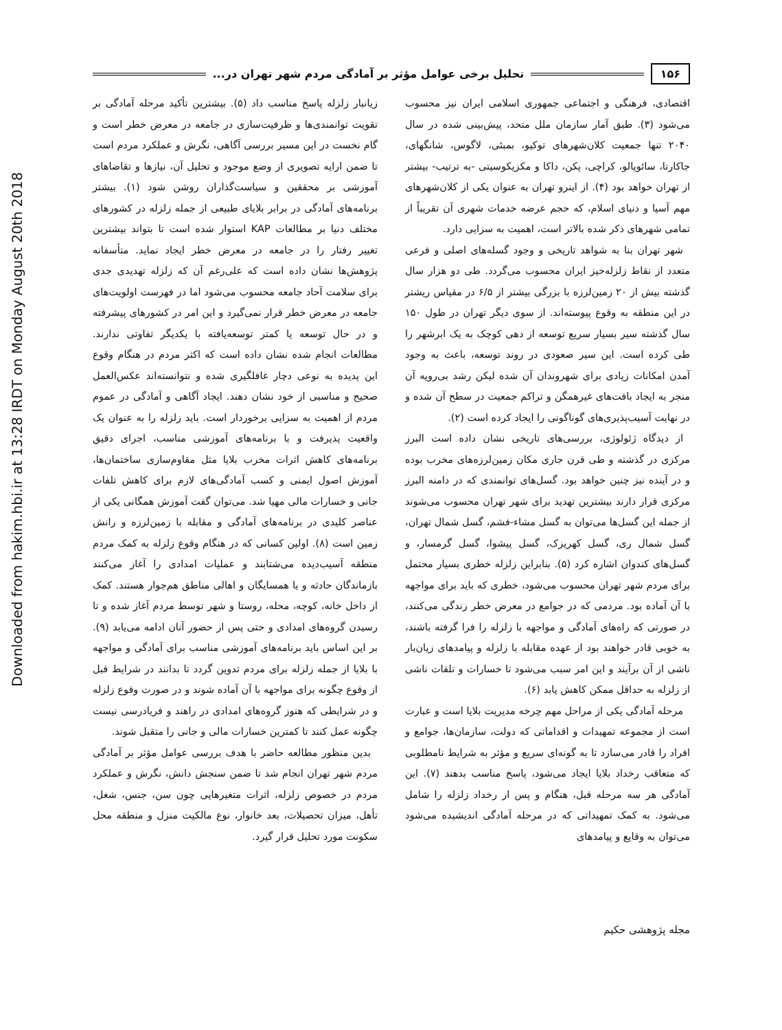Downloaded from hakim.hbi.ir at 13:28 IRDT on Monday August 20th 2018
۱۵۶
تحلیل برخی عوامل مؤثر بر آمادگی مردم شهر تهران در...
اقتصادی، فرهنگی و اجتماعی جمهوری اسلامی ایران نیز محسوب می‌شود (۳). طبق آمار سازمان ملل متحد، پیش‌بینی شده در سال ۲۰۴۰ تنها جمعیت کلان‌شهرهای توکیو، بمبئی، لاگوس، شانگهای، جاکارتا، سائوپالو، کراچی، پکن، داکا و مکزیکوسیتی -به ترتیب- بیشتر از تهران خواهد بود (۴). از اینرو تهران به عنوان یکی از کلان‌شهرهای مهم آسیا و دنیای اسلام، که حجم عرضه خدمات شهری آن تقریباً از تمامی شهرهای ذکر شده بالاتر است، اهمیت به سزایی دارد.
شهر تهران بنا به شواهد تاریخی و وجود گسله‌های اصلی و فرعی متعدد از نقاط زلزله‌خیز ایران محسوب می‌گردد. طی دو هزار سال گذشته بیش از ۲۰ زمین‌لرزه با بزرگی بیشتر از ۶/۵ در مقیاس ریشتر در این منطقه به وقوع پیوسته‌اند. از سوی دیگر تهران در طول ۱۵۰ سال گذشته سیر بسیار سریع توسعه از دهی کوچک به یک ابرشهر را طی کرده است. این سیر صعودی در روند توسعه، باعث به وجود آمدن امکانات زیادی برای شهروندان آن شده لیکن رشد بی‌رویه آن منجر به ایجاد بافت‌های غیرهمگن و تراکم جمعیت در سطح آن شده و در نهایت آسیب‌پذیری‌های گوناگونی را ایجاد کرده است (۲).
از دیدگاه ژئولوژی، بررسی‌های تاریخی نشان داده است البرز مرکزی در گذشته و طی قرن جاری مکان زمین‌لرزه‌های مخرب بوده و در آینده نیز چنین خواهد بود. گسل‌های توانمندی که در دامنه البرز مرکزی قرار دارند بیشترین تهدید برای شهر تهران محسوب می‌شوند از جمله این گسل‌ها می‌توان به گسل مشاء-فشم، گسل شمال تهران، گسل شمال ری، گسل کهریزک، گسل پیشوا، گسل گرمسار، و گسل‌های کندوان اشاره کرد (۵). بنابراین زلزله خطری بسیار محتمل برای مردم شهر تهران محسوب می‌شود، خطری که باید برای مواجهه با آن آماده بود. مردمی که در جوامع در معرض خطر زندگی می‌کنند، در صورتی که راه‌های آمادگی و مواجهه با زلزله را فرا گرفته باشند، به خوبی قادر خواهند بود از عهده مقابله با زلزله و پیامدهای زیان‌بار ناشی از آن برآیند و این امر سبب می‌شود تا خسارات و تلفات ناشی از زلزله به حداقل ممکن کاهش یابد (۶).
مرحله آمادگی یکی از مراحل مهم چرخه مدیریت بلایا است و عبارت است از مجموعه تمهیدات و اقداماتی که دولت، سازمان‌ها، جوامع و افراد را قادر می‌سازد تا به گونه‌ای سریع و مؤثر به شرایط نامطلوبی که متعاقب رخداد بلایا ایجاد می‌شود، پاسخ مناسب بدهند (۷). این آمادگی هر سه مرحله قبل، هنگام و پس از رخداد زلزله را شامل می‌شود. به کمک تمهیداتی که در مرحله آمادگی اندیشیده می‌شود می‌توان به وقایع و پیامدهای
زیانبار زلزله پاسخ مناسب داد (۵). بیشترین تأکید مرحله آمادگی بر تقویت توانمندی‌ها و ظرفیت‌سازی در جامعه در معرض خطر است و گام نخست در این مسیر بررسی آگاهی، نگرش و عملکرد مردم است تا ضمن ارایه تصویری از وضع موجود و تحلیل آن، نیازها و تقاضاهای آموزشی بر محققین و سیاست‌گذاران روشن شود (۱). بیشتر برنامه‌های آمادگی در برابر بلایای طبیعی از جمله زلزله در کشورهای مختلف دنیا بر مطالعات KAP استوار شده است تا بتواند بیشترین تغییر رفتار را در جامعه در معرض خطر ایجاد نماید. متأسفانه پژوهش‌ها نشان داده است که علی‌رغم آن که زلزله تهدیدی جدی برای سلامت آحاد جامعه محسوب می‌شود اما در فهرست اولویت‌های جامعه در معرض خطر قرار نمی‌گیرد و این امر در کشورهای پیشرفته و در حال توسعه یا کمتر توسعه‌یافته با یکدیگر تفاوتی ندارند. مطالعات انجام شده نشان داده است که اکثر مردم در هنگام وقوع این پدیده به نوعی دچار غافلگیری شده و نتوانسته‌اند عکس‌العمل صحیح و مناسبی از خود نشان دهند. ایجاد آگاهی و آمادگی در عموم مردم از اهمیت به سزایی برخوردار است. باید زلزله را به عنوان یک واقعیت پذیرفت و با برنامه‌های آموزشی مناسب، اجرای دقیق برنامه‌های کاهش اثرات مخرب بلایا مثل مقاوم‌سازی ساختمان‌ها، آموزش اصول ایمنی و کسب آمادگی‌های لازم برای کاهش تلفات جانی و خسارات مالی مهیا شد. می‌توان گفت آموزش همگانی یکی از عناصر کلیدی در برنامه‌های آمادگی و مقابله با زمین‌لرزه و رانش زمین است (۸). اولین کسانی که در هنگام وقوع زلزله به کمک مردم منطقه آسیب‌دیده می‌شتابند و عملیات امدادی را آغاز می‌کنند بازماندگان حادثه و یا همسایگان و اهالی مناطق هم‌جوار هستند. کمک از داخل خانه، کوچه، محله، روستا و شهر توسط مردم آغاز شده و تا رسیدن گروه‌های امدادی و حتی پس از حضور آنان ادامه می‌یابد (۹). بر این اساس باید برنامه‌های آموزشی مناسب برای آمادگی و مواجهه با بلایا از جمله زلزله برای مردم تدوین گردد تا بدانند در شرایط قبل از وقوع چگونه برای مواجهه با آن آماده شوند و در صورت وقوع زلزله و در شرایطی که هنوز گروه‌های امدادی در راهند و فریادرسی نیست چگونه عمل کنند تا کمترین خسارات مالی و جانی را متقبل شوند.
بدین منظور مطالعه حاضر با هدف بررسی عوامل مؤثر بر آمادگی مردم شهر تهران انجام شد تا ضمن سنجش دانش، نگرش و عملکرد مردم در خصوص زلزله، اثرات متغیرهایی چون سن، جنس، شغل، تأهل، میزان تحصیلات، بعد خانوار، نوع مالکیت منزل و منطقه محل سکونت مورد تحلیل قرار گیرد.
مجله پژوهشی حکیم